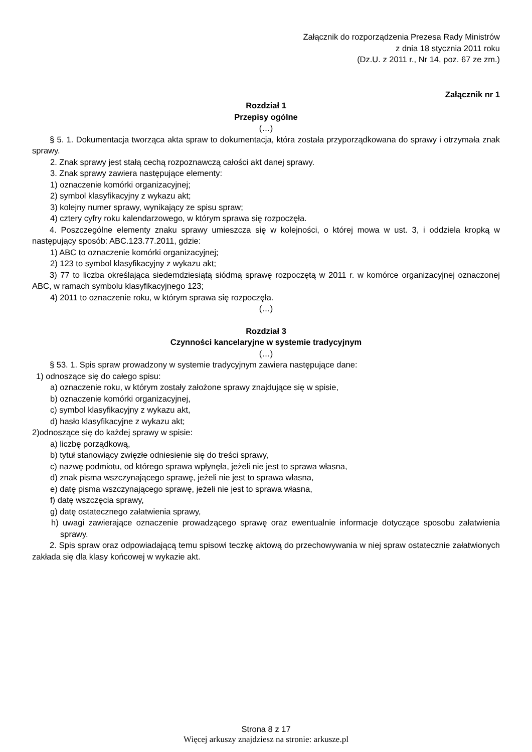Załącznik do rozporządzenia Prezesa Rady Ministrów
z dnia 18 stycznia 2011 roku
(Dz.U. z 2011 r., Nr 14, poz. 67 ze zm.)
Załącznik nr 1
Rozdział 1
Przepisy ogólne
(…)
§ 5. 1. Dokumentacja tworząca akta spraw to dokumentacja, która została przyporządkowana do sprawy i otrzymała znak sprawy.
2. Znak sprawy jest stałą cechą rozpoznawczą całości akt danej sprawy.
3. Znak sprawy zawiera następujące elementy:
1) oznaczenie komórki organizacyjnej;
2) symbol klasyfikacyjny z wykazu akt;
3) kolejny numer sprawy, wynikający ze spisu spraw;
4) cztery cyfry roku kalendarzowego, w którym sprawa się rozpoczęła.
4. Poszczególne elementy znaku sprawy umieszcza się w kolejności, o której mowa w ust. 3, i oddziela kropką w następujący sposób: ABC.123.77.2011, gdzie:
1) ABC to oznaczenie komórki organizacyjnej;
2) 123 to symbol klasyfikacyjny z wykazu akt;
3) 77 to liczba określająca siedemdziesiątą siódmą sprawę rozpoczętą w 2011 r. w komórce organizacyjnej oznaczonej ABC, w ramach symbolu klasyfikacyjnego 123;
4) 2011 to oznaczenie roku, w którym sprawa się rozpoczęła.
(…)
Rozdział 3
Czynności kancelaryjne w systemie tradycyjnym
(…)
§ 53. 1. Spis spraw prowadzony w systemie tradycyjnym zawiera następujące dane:
1) odnoszące się do całego spisu:
a) oznaczenie roku, w którym zostały założone sprawy znajdujące się w spisie,
b) oznaczenie komórki organizacyjnej,
c) symbol klasyfikacyjny z wykazu akt,
d) hasło klasyfikacyjne z wykazu akt;
2)odnoszące się do każdej sprawy w spisie:
a) liczbę porządkową,
b) tytuł stanowiący zwięzłe odniesienie się do treści sprawy,
c) nazwę podmiotu, od którego sprawa wpłynęła, jeżeli nie jest to sprawa własna,
d) znak pisma wszczynającego sprawę, jeżeli nie jest to sprawa własna,
e) datę pisma wszczynającego sprawę, jeżeli nie jest to sprawa własna,
f) datę wszczęcia sprawy,
g) datę ostatecznego załatwienia sprawy,
h) uwagi zawierające oznaczenie prowadzącego sprawę oraz ewentualnie informacje dotyczące sposobu załatwienia sprawy.
2. Spis spraw oraz odpowiadającą temu spisowi teczkę aktową do przechowywania w niej spraw ostatecznie załatwionych zakłada się dla klasy końcowej w wykazie akt.
Strona 8 z 17
Więcej arkuszy znajdziesz na stronie: arkusze.pl